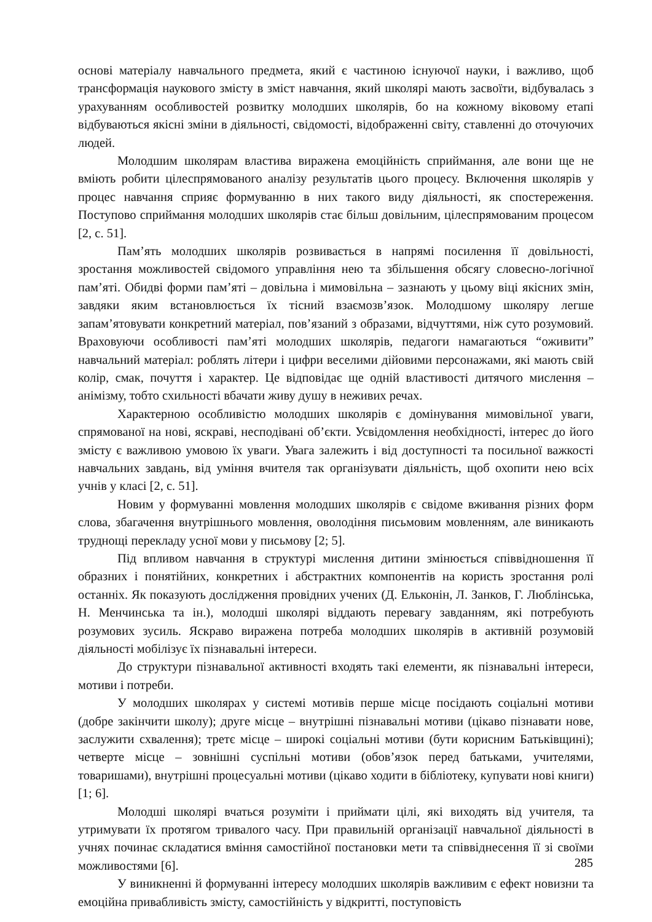основі матеріалу навчального предмета, який є частиною існуючої науки, і важливо, щоб трансформація наукового змісту в зміст навчання, який школярі мають засвоїти, відбувалась з урахуванням особливостей розвитку молодших школярів, бо на кожному віковому етапі відбуваються якісні зміни в діяльності, свідомості, відображенні світу, ставленні до оточуючих людей.
Молодшим школярам властива виражена емоційність сприймання, але вони ще не вміють робити цілеспрямованого аналізу результатів цього процесу. Включення школярів у процес навчання сприяє формуванню в них такого виду діяльності, як спостереження. Поступово сприймання молодших школярів стає більш довільним, цілеспрямованим процесом [2, с. 51].
Пам’ять молодших школярів розвивається в напрямі посилення її довільності, зростання можливостей свідомого управління нею та збільшення обсягу словесно-логічної пам’яті. Обидві форми пам’яті – довільна і мимовільна – зазнають у цьому віці якісних змін, завдяки яким встановлюється їх тісний взаємозв’язок. Молодшому школяру легше запам’ятовувати конкретний матеріал, пов’язаний з образами, відчуттями, ніж суто розумовий. Враховуючи особливості пам’яті молодших школярів, педагоги намагаються “оживити” навчальний матеріал: роблять літери і цифри веселими дійовими персонажами, які мають свій колір, смак, почуття і характер. Це відповідає ще одній властивості дитячого мислення – анімізму, тобто схильності вбачати живу душу в неживих речах.
Характерною особливістю молодших школярів є домінування мимовільної уваги, спрямованої на нові, яскраві, несподівані об’єкти. Усвідомлення необхідності, інтерес до його змісту є важливою умовою їх уваги. Увага залежить і від доступності та посильної важкості навчальних завдань, від уміння вчителя так організувати діяльність, щоб охопити нею всіх учнів у класі [2, с. 51].
Новим у формуванні мовлення молодших школярів є свідоме вживання різних форм слова, збагачення внутрішнього мовлення, оволодіння письмовим мовленням, але виникають труднощі перекладу усної мови у письмову [2; 5].
Під впливом навчання в структурі мислення дитини змінюється співвідношення її образних і понятійних, конкретних і абстрактних компонентів на користь зростання ролі останніх. Як показують дослідження провідних учених (Д. Ельконін, Л. Занков, Г. Люблінська, Н. Менчинська та ін.), молодші школярі віддають перевагу завданням, які потребують розумових зусиль. Яскраво виражена потреба молодших школярів в активній розумовій діяльності мобілізує їх пізнавальні інтереси.
До структури пізнавальної активності входять такі елементи, як пізнавальні інтереси, мотиви і потреби.
У молодших школярах у системі мотивів перше місце посідають соціальні мотиви (добре закінчити школу); друге місце – внутрішні пізнавальні мотиви (цікаво пізнавати нове, заслужити схвалення); третє місце – широкі соціальні мотиви (бути корисним Батьківщині); четверте місце – зовнішні суспільні мотиви (обов’язок перед батьками, учителями, товаришами), внутрішні процесуальні мотиви (цікаво ходити в бібліотеку, купувати нові книги) [1; 6].
Молодші школярі вчаться розуміти і приймати цілі, які виходять від учителя, та утримувати їх протягом тривалого часу. При правильній організації навчальної діяльності в учнях починає складатися вміння самостійної постановки мети та співвіднесення її зі своїми можливостями [6].
У виникненні й формуванні інтересу молодших школярів важливим є ефект новизни та емоційна привабливість змісту, самостійність у відкритті, поступовість
285